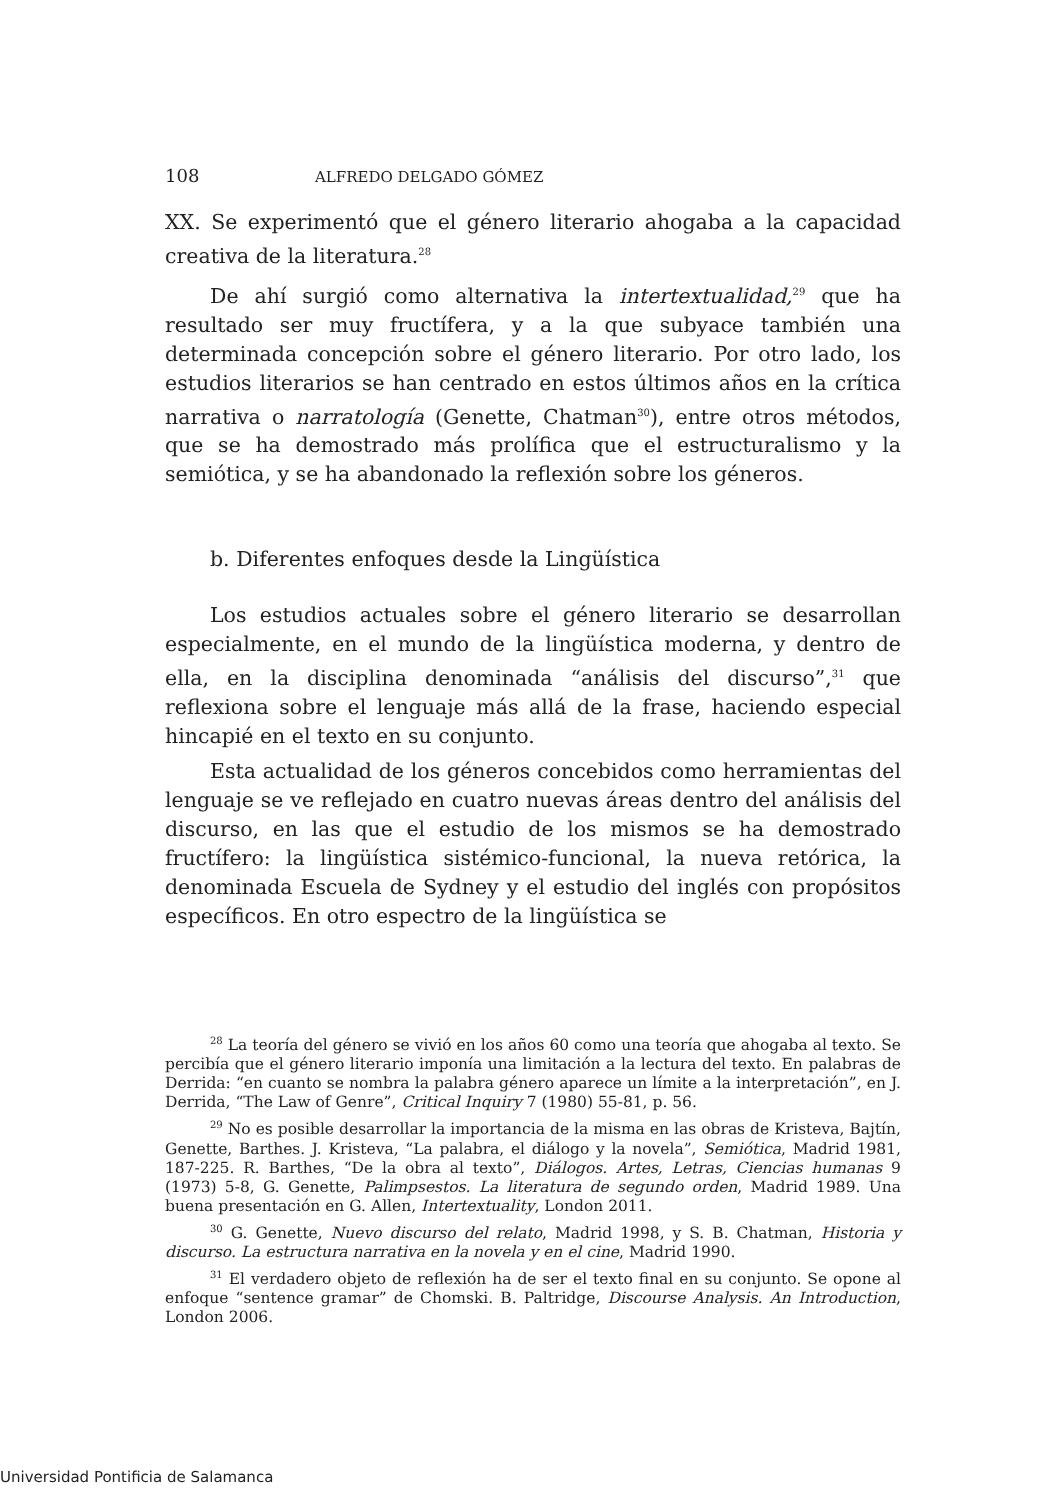108 ALFREDO DELGADO GÓMEZ
XX. Se experimentó que el género literario ahogaba a la capacidad creativa de la literatura.<sup>28</sup>
De ahí surgió como alternativa la intertextualidad,<sup>29</sup> que ha resultado ser muy fructífera, y a la que subyace también una determinada concepción sobre el género literario. Por otro lado, los estudios literarios se han centrado en estos últimos años en la crítica narrativa o narratología (Genette, Chatman<sup>30</sup>), entre otros métodos, que se ha demostrado más prolífica que el estructuralismo y la semiótica, y se ha abandonado la reflexión sobre los géneros.
b. Diferentes enfoques desde la Lingüística
Los estudios actuales sobre el género literario se desarrollan especialmente, en el mundo de la lingüística moderna, y dentro de ella, en la disciplina denominada “análisis del discurso”,<sup>31</sup> que reflexiona sobre el lenguaje más allá de la frase, haciendo especial hincapié en el texto en su conjunto.
Esta actualidad de los géneros concebidos como herramientas del lenguaje se ve reflejado en cuatro nuevas áreas dentro del análisis del discurso, en las que el estudio de los mismos se ha demostrado fructífero: la lingüística sistémico-funcional, la nueva retórica, la denominada Escuela de Sydney y el estudio del inglés con propósitos específicos. En otro espectro de la lingüística se
<sup>28</sup> La teoría del género se vivió en los años 60 como una teoría que ahogaba al texto. Se percibía que el género literario imponía una limitación a la lectura del texto. En palabras de Derrida: “en cuanto se nombra la palabra género aparece un límite a la interpretación”, en J. Derrida, “The Law of Genre”, Critical Inquiry 7 (1980) 55-81, p. 56.
<sup>29</sup> No es posible desarrollar la importancia de la misma en las obras de Kristeva, Bajtín, Genette, Barthes. J. Kristeva, “La palabra, el diálogo y la novela”, Semiótica, Madrid 1981, 187-225. R. Barthes, “De la obra al texto”, Diálogos. Artes, Letras, Ciencias humanas 9 (1973) 5-8, G. Genette, Palimpsestos. La literatura de segundo orden, Madrid 1989. Una buena presentación en G. Allen, Intertextuality, London 2011.
<sup>30</sup> G. Genette, Nuevo discurso del relato, Madrid 1998, y S. B. Chatman, Historia y discurso. La estructura narrativa en la novela y en el cine, Madrid 1990.
<sup>31</sup> El verdadero objeto de reflexión ha de ser el texto final en su conjunto. Se opone al enfoque “sentence gramar” de Chomski. B. Paltridge, Discourse Analysis. An Introduction, London 2006.
Universidad Pontificia de Salamanca